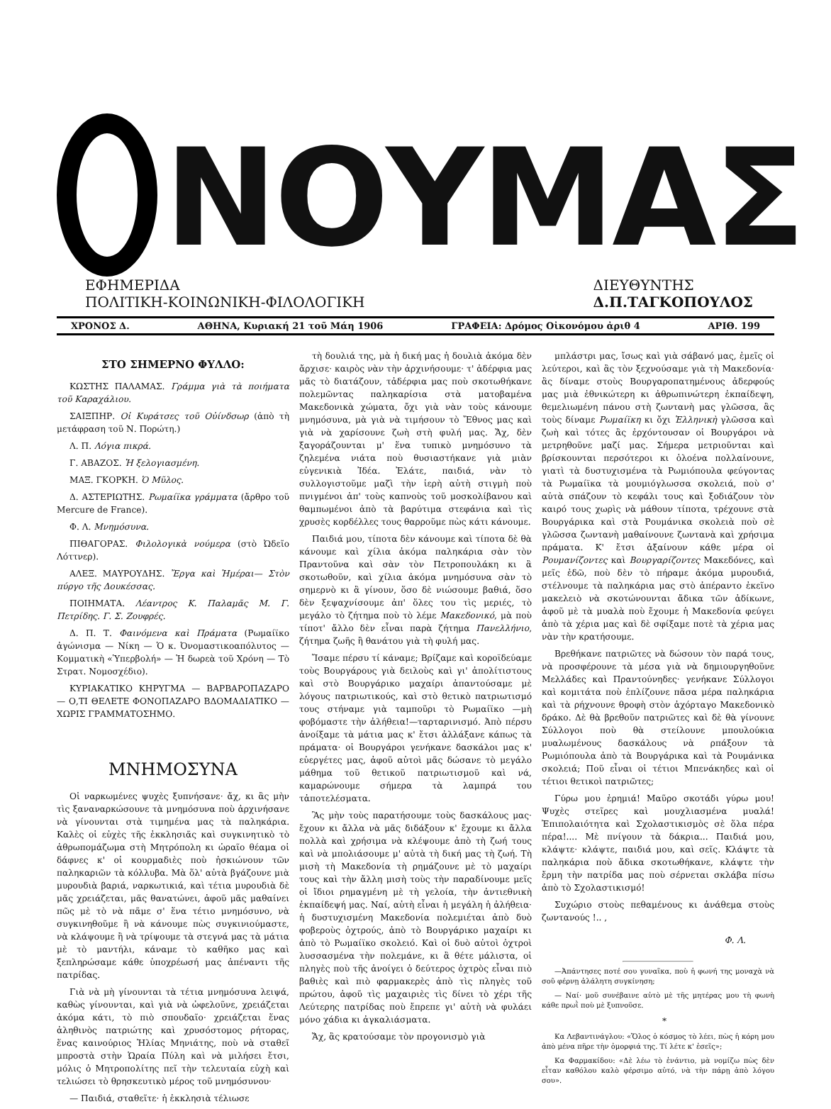ΝΟΥΜΑΣ
ΕΦΗΜΕΡΙΔΑ
ΠΟΛΙΤΙΚΗ-ΚΟΙΝΩΝΙΚΗ-ΦΙΛΟΛΟΓΙΚΗ
ΔΙΕΥΘΥΝΤΗΣ
Δ.Π.ΤΑΓΚΟΠΟΥΛΟΣ
ΧΡΟΝΟΣ Δ. ΑΘΗΝΑ, Κυριακή 21 τοῦ Μάη 1906 ΓΡΑΦΕΙΑ: Δρόμος Οἰκονόμου ἀριθ 4 ΑΡΙΘ. 199
ΣΤΟ ΣΗΜΕΡΝΟ ΦΥΛΛΟ:
ΚΩΣΤΗΣ ΠΑΛΑΜΑΣ. Γράμμα γιὰ τὰ ποιήματα τοῦ Καραχάλιου.
ΣΑΙΞΠΗΡ. Οἱ Κυράτσες τοῦ Οὐίνδσωρ (ἀπὸ τὴ μετάφραση τοῦ Ν. Πορώτη.)
Λ. Π. Λόγια πικρά.
Γ. ΑΒΑΖΟΣ. Ἡ ξελογιασμένη.
ΜΑΞ. ΓΚΟΡΚΗ. Ὁ Μῦλος.
Δ. ΑΣΤΕΡΙΩΤΗΣ. Ρωμαίϊκα γράμματα (ἄρθρο τοῦ Mercure de France).
Φ. Λ. Μνημόσυνα.
ΠΙΘΑΓΟΡΑΣ. Φιλολογικὰ νούμερα (στὸ Ὠδεῖο Λόττνερ).
ΑΛΕΞ. ΜΑΥΡΟΥΔΗΣ. Ἔργα καὶ Ἡμέραι— Στὸν πύργο τῆς Δουκέσσας.
ΠΟΙΗΜΑΤΑ. Λέαντρος Κ. Παλαμᾶς Μ. Γ. Πετρίδης. Γ. Σ. Ζουφρές.
Δ. Π. Τ. Φαινόμενα καὶ Πράματα (Ρωμαίϊκο ἀγώνισμα — Νίκη — Ὁ κ. Ὀνομαστικοαπόλυτος — Κομματικὴ «Ὑπερβολή» — Ἡ δωρεὰ τοῦ Χρόνη — Τὸ Στρατ. Νομοσχέδιο).
ΚΥΡΙΑΚΑΤΙΚΟ ΚΗΡΥΓΜΑ — ΒΑΡΒΑΡΟΠΑΖΑΡΟ — Ο,ΤΙ ΘΕΛΕΤΕ ΦΟΝΟΠΑΖΑΡΟ ΒΔΟΜΑΔΙΑΤΙΚΟ — ΧΩΡΙΣ ΓΡΑΜΜΑΤΟΣΗΜΟ.
ΜΝΗΜΟΣΥΝΑ
Οἱ ναρκωμένες ψυχὲς ξυπνήσανε· ἄχ, κι ἂς μὴν τὶς ξαναναρκώσουνε τὰ μνημόσυνα ποὺ ἀρχινήσανε νὰ γίνουνται στὰ τιμημένα μας τὰ παληκάρια. Καλὲς οἱ εὐχὲς τῆς ἐκκλησιᾶς καὶ συγκινητικὸ τὸ ἀθρωπομάζωμα στὴ Μητρόπολη κι ὡραῖο θέαμα οἱ δάφνες κ' οἱ κουρμαδιὲς ποὺ ἠσκιώνουν τῶν παληκαριῶν τὰ κόλλυβα. Μὰ ὅλ' αὐτὰ βγάζουνε μιὰ μυρουδιὰ βαριά, ναρκωτικιά, καὶ τέτια μυρουδιὰ δὲ μᾶς χρειάζεται, μᾶς θανατώνει, ἀφοῦ μᾶς μαθαίνει πῶς μὲ τὸ νὰ πᾶμε σ' ἕνα τέτιο μνημόσυνο, νὰ συγκινηθοῦμε ἢ νὰ κάνουμε πὼς συγκινιούμαστε, νὰ κλάψουμε ἢ νὰ τρίψουμε τὰ στεγνά μας τὰ μάτια μὲ τὸ μαντήλι, κάναμε τὸ καθῆκο μας καὶ ξεπληρώσαμε κάθε ὑποχρέωσή μας ἀπέναντι τῆς πατρίδας.
Γιὰ νὰ μὴ γίνουνται τὰ τέτια μνημόσυνα λειψά, καθὼς γίνουνται, καὶ γιὰ νὰ ὠφελοῦνε, χρειάζεται ἀκόμα κάτι, τὸ πιὸ σπουδαῖο· χρειάζεται ἕνας ἀληθινὸς πατριώτης καὶ χρυσόστομος ρήτορας, ἕνας καινούριος Ἠλίας Μηνιάτης, ποὺ νὰ σταθεῖ μπροστὰ στὴν Ὡραία Πύλη καὶ νὰ μιλήσει ἔτσι, μόλις ὁ Μητροπολίτης πεῖ τὴν τελευταία εὐχὴ καὶ τελιώσει τὸ θρησκευτικὸ μέρος τοῦ μνημόσυνου·
— Παιδιά, σταθεῖτε· ἡ ἐκκλησιὰ τέλιωσε
τὴ δουλιά της, μὰ ἡ δική μας ἡ δουλιὰ ἀκόμα δὲν ἄρχισε· καιρὸς νὰν τὴν ἀρχινήσουμε· τ' ἀδέρφια μας μᾶς τὸ διατάζουν, τἀδέρφια μας ποὺ σκοτωθήκανε πολεμῶντας παληκαρίσια στὰ ματοβαμένα Μακεδονικὰ χώματα, ὄχι γιὰ νὰν τοὺς κάνουμε μνημόσυνα, μὰ γιὰ νὰ τιμήσουν τὸ Ἔθνος μας καὶ γιὰ νὰ χαρίσουνε ζωὴ στὴ φυλή μας. Ἄχ, δὲν ξαγοράζουνται μ' ἕνα τυπικὸ μνημόσυνο τὰ ζηλεμένα νιάτα ποὺ θυσιαστήκανε γιὰ μιὰν εὐγενικιὰ Ἰδέα. Ἐλάτε, παιδιά, νὰν τὸ συλλογιστοῦμε μαζὶ τὴν ἱερὴ αὐτὴ στιγμὴ ποὺ πνιγμένοι ἀπ' τοὺς καπνοὺς τοῦ μοσκολίβανου καὶ θαμπωμένοι ἀπὸ τὰ βαρύτιμα στεφάνια καὶ τὶς χρυσὲς κορδέλλες τους θαρροῦμε πὼς κάτι κάνουμε.
Παιδιά μου, τίποτα δὲν κάνουμε καὶ τίποτα δὲ θὰ κάνουμε καὶ χίλια ἀκόμα παληκάρια σὰν τὸν Πραντοῦνα καὶ σὰν τὸν Πετροπουλάκη κι ἂ σκοτωθοῦν, καὶ χίλια ἀκόμα μνημόσυνα σὰν τὸ σημερνὸ κι ἂ γίνουν, ὅσο δὲ νιώσουμε βαθιά, ὅσο δὲν ξεψαχνίσουμε ἀπ' ὅλες του τὶς μεριές, τὸ μεγάλο τὸ ζήτημα ποὺ τὸ λέμε Μακεδονικό, μὰ ποὺ τίποτ' ἄλλο δὲν εἶναι παρὰ ζήτημα Πανελλήνιο, ζήτημα ζωῆς ἢ θανάτου γιὰ τὴ φυλή μας.
Ἴσαμε πέρσυ τί κάναμε; Βρίζαμε καὶ κοροϊδεύαμε τοὺς Βουργάρους γιὰ δειλοὺς καὶ γι' ἀπολίτιστους καὶ στὸ Βουργάρικο μαχαίρι ἀπαντούσαμε μὲ λόγους πατριωτικούς, καὶ στὸ θετικὸ πατριωτισμό τους στήναμε γιὰ ταμποῦρι τὸ Ρωμαίϊκο —μὴ φοβόμαστε τὴν ἀλήθεια!—ταρταρινισμό. Ἀπὸ πέρσυ ἀνοίξαμε τὰ μάτια μας κ' ἔτσι ἀλλάξανε κάπως τὰ πράματα· οἱ Βουργάροι γενήκανε δασκάλοι μας κ' εὐεργέτες μας, ἀφοῦ αὐτοὶ μᾶς δώσανε τὸ μεγάλο μάθημα τοῦ θετικοῦ πατριωτισμοῦ καὶ νά, καμαρώνουμε σήμερα τὰ λαμπρά του τἀποτελέσματα.
Ἂς μὴν τοὺς παρατήσουμε τοὺς δασκάλους μας· ἔχουν κι ἄλλα νὰ μᾶς διδάξουν κ' ἔχουμε κι ἄλλα πολλὰ καὶ χρήσιμα νὰ κλέψουμε ἀπὸ τὴ ζωή τους καὶ νὰ μπολιάσουμε μ' αὐτὰ τὴ δική μας τὴ ζωή. Τὴ μισὴ τὴ Μακεδονία τὴ ρημάζουνε μὲ τὸ μαχαίρι τους καὶ τὴν ἄλλη μισὴ τοὺς τὴν παραδίνουμε μεῖς οἱ ἴδιοι ρημαγμένη μὲ τὴ γελοία, τὴν ἀντιεθνικὴ ἐκπαίδεψή μας. Ναί, αὐτὴ εἶναι ἡ μεγάλη ἡ ἀλήθεια· ἡ δυστυχισμένη Μακεδονία πολεμιέται ἀπὸ δυὸ φοβεροὺς ὀχτρούς, ἀπὸ τὸ Βουργάρικο μαχαίρι κι ἀπὸ τὸ Ρωμαίϊκο σκολειό. Καὶ οἱ δυὸ αὐτοὶ ὀχτροὶ λυσσασμένα τὴν πολεμάνε, κι ἂ θέτε μάλιστα, οἱ πληγὲς ποὺ τῆς ἀνοίγει ὁ δεύτερος ὀχτρὸς εἶναι πιὸ βαθιὲς καὶ πιὸ φαρμακερὲς ἀπὸ τὶς πληγὲς τοῦ πρώτου, ἀφοῦ τὶς μαχαιριὲς τὶς δίνει τὸ χέρι τῆς Λεύτερης πατρίδας ποὺ ἔπρεπε γι' αὐτὴ νὰ φυλάει μόνο χάδια κι ἀγκαλιάσματα.
Ἄχ, ἂς κρατούσαμε τὸν προγονισμὸ γιὰ
μπλάστρι μας, ἴσως καὶ γιὰ σάβανό μας, ἐμεῖς οἱ λεύτεροι, καὶ ἂς τὸν ξεχνούσαμε γιὰ τὴ Μακεδονία· ἂς δίναμε στοὺς Βουργαροπατημένους ἀδερφούς μας μιὰ ἐθνικώτερη κι ἀθρωπινώτερη ἐκπαίδεψη, θεμελιωμένη πάνου στὴ ζωντανὴ μας γλῶσσα, ἂς τοὺς δίναμε Ρωμαίϊκη κι ὄχι Ἑλληνικὴ γλῶσσα καὶ ζωὴ καὶ τότες ἂς ἐρχόντουσαν οἱ Βουργάροι νὰ μετρηθοῦνε μαζί μας. Σήμερα μετριοῦνται καὶ βρίσκουνται περσότεροι κι ὁλοένα πολλαίνουνε, γιατὶ τὰ δυστυχισμένα τὰ Ρωμιόπουλα φεύγοντας τὰ Ρωμαίϊκα τὰ μουμιόγλωσσα σκολειά, ποὺ σ' αὐτὰ σπάζουν τὸ κεφάλι τους καὶ ξοδιάζουν τὸν καιρό τους χωρὶς νὰ μάθουν τίποτα, τρέχουνε στὰ Βουργάρικα καὶ στὰ Ρουμάνικα σκολειὰ ποὺ σὲ γλῶσσα ζωντανὴ μαθαίνουνε ζωντανὰ καὶ χρήσιμα πράματα. Κ' ἔτσι ἀξαίνουν κάθε μέρα οἱ Ρουμανίζοντες καὶ Βουργαρίζοντες Μακεδόνες, καὶ μεῖς ἐδῶ, ποὺ δὲν τὸ πήραμε ἀκόμα μυρουδιά, στέλνουμε τὰ παληκάρια μας στὸ ἀπέραντο ἐκεῖνο μακελειὸ νὰ σκοτώνουνται ἄδικα τῶν ἀδίκωνε, ἀφοῦ μὲ τὰ μυαλὰ ποὺ ἔχουμε ἡ Μακεδονία φεύγει ἀπὸ τὰ χέρια μας καὶ δὲ σφίξαμε ποτὲ τὰ χέρια μας νὰν τὴν κρατήσουμε.
Βρεθήκανε πατριῶτες νὰ δώσουν τὸν παρά τους, νὰ προσφέρουνε τὰ μέσα γιὰ νὰ δημιουργηθοῦνε Μελλάδες καὶ Πραντούνηδες· γενήκανε Σύλλογοι καὶ κομιτάτα ποὺ ἐπλίζουνε πᾶσα μέρα παληκάρια καὶ τὰ ρήχνουνε θροφὴ στὸν ἀχόρταγο Μακεδονικὸ δράκο. Δὲ θὰ βρεθοῦν πατριῶτες καὶ δὲ θὰ γίνουνε Σύλλογοι ποὺ θὰ στείλουνε μπουλούκια μυαλωμένους δασκάλους νὰ ρπάξουν τὰ Ρωμιόπουλα ἀπὸ τὰ Βουργάρικα καὶ τὰ Ρουμάνικα σκολειά; Ποῦ εἶναι οἱ τέτιοι Μπενάκηδες καὶ οἱ τέτιοι θετικοὶ πατριῶτες;
Γύρω μου ἐρημιά! Μαῦρο σκοτάδι γύρω μου! Ψυχὲς στεῖρες καὶ μουχλιασμένα μυαλά! Ἐπιπολαιότητα καὶ Σχολαστικισμὸς σὲ ὅλα πέρα πέρα!.... Μὲ πνίγουν τὰ δάκρια... Παιδιά μου, κλάψτε· κλάψτε, παιδιά μου, καὶ σεῖς. Κλάψτε τὰ παληκάρια ποὺ ἄδικα σκοτωθήκανε, κλάψτε τὴν ἔρμη τὴν πατρίδα μας ποὺ σέρνεται σκλάβα πίσω ἀπὸ τὸ Σχολαστικισμό!
Συχώριο στοὺς πεθαμένους κι ἀνάθεμα στοὺς ζωντανούς !.. ,
Φ. Λ.
—Ἀπάντησες ποτέ σου γυναῖκα, ποὺ ἡ φωνή της μοναχὰ νὰ σοῦ φέρνῃ ἀλάλητη συγκίνηση;
— Ναί· μοῦ συνέβαινε αὐτὸ μὲ τῆς μητέρας μου τὴ φωνὴ κάθε πρωῒ ποὺ μὲ ξυπνοῦσε.
*
Κα Λεβαντινάγλου: «Ὅλος ὁ κόσμος τὸ λέει, πὼς ἡ κόρη μου ἀπὸ μένα πῆρε τὴν ὀμορφιά της. Τί λέτε κ' ἐσεῖς»;
Κα Φαρμακίδου: «Δὲ λέω τὸ ἐνάντιο, μὰ νομίζω πὼς δὲν εἶταν καθόλου καλὸ φέρσιμο αὐτό, νὰ τὴν πάρῃ ἀπὸ λόγου σου».